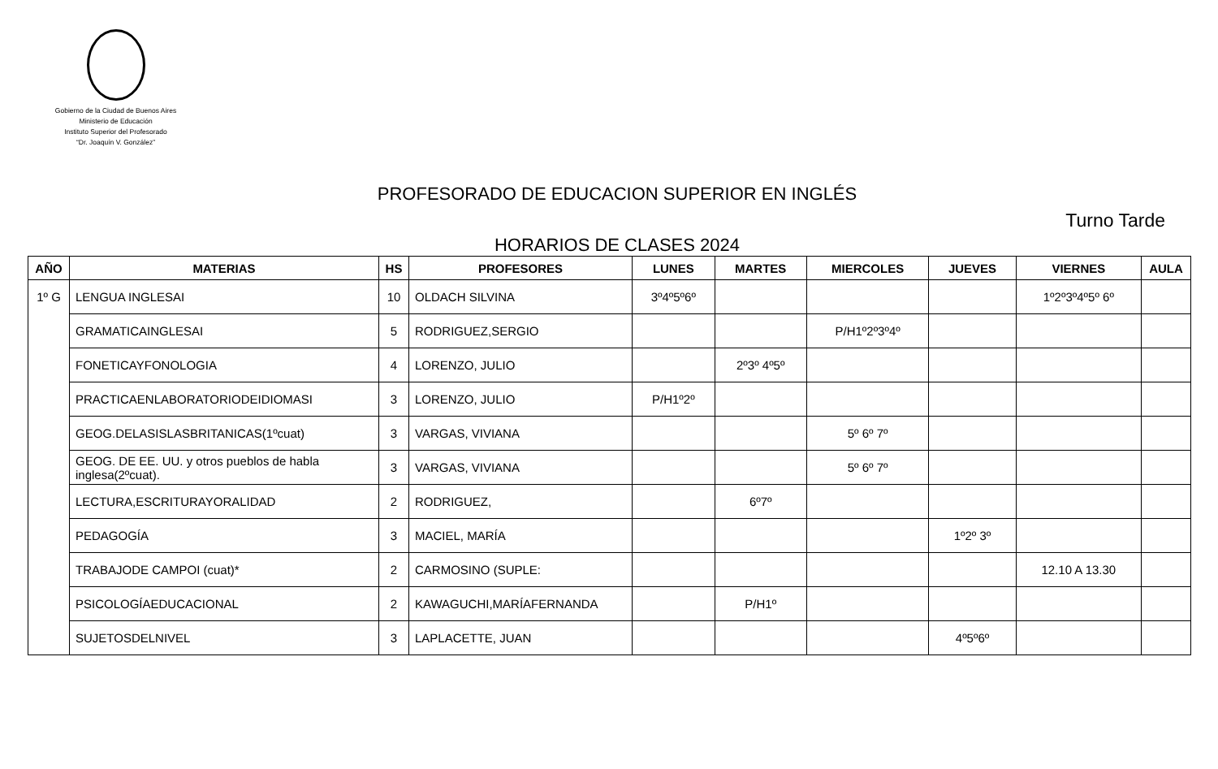Gobierno de la Ciudad de Buenos Aires
Ministerio de Educación
Instituto Superior del Profesorado
“Dr. Joaquín V. González”
PROFESORADO DE EDUCACION SUPERIOR EN INGLÉS
Turno Tarde
HORARIOS DE CLASES 2024
| AÑO | MATERIAS | HS | PROFESORES | LUNES | MARTES | MIERCOLES | JUEVES | VIERNES | AULA |
| --- | --- | --- | --- | --- | --- | --- | --- | --- | --- |
| 1º G | LENGUA INGLESAI | 10 | OLDACH SILVINA | 3º4º5º6º | | | | 1º2º3º4º5º 6º | |
| | GRAMATICAINGLESAI | 5 | RODRIGUEZ,SERGIO | | | P/H1º2º3º4º | | | |
| | FONETICAYFONOLOGIA | 4 | LORENZO, JULIO | | 2º3º 4º5º | | | | |
| | PRACTICAENLABORATORIODEIDIOMASI | 3 | LORENZO, JULIO | P/H1º2º | | | | | |
| | GEOG.DELASISLASBRITANICAS(1ºcuat) | 3 | VARGAS, VIVIANA | | | 5º 6º 7º | | | |
| | GEOG. DE EE. UU. y otros pueblos de habla inglesa(2ºcuat). | 3 | VARGAS, VIVIANA | | | 5º 6º 7º | | | |
| | LECTURA,ESCRITURAYORALIDAD | 2 | RODRIGUEZ, | | 6º7º | | | | |
| | PEDAGOGÍA | 3 | MACIEL, MARÍA | | | | 1º2º 3º | | |
| | TRABAJODE CAMPOI (cuat)* | 2 | CARMOSINO (SUPLE: | | | | | 12.10 A 13.30 | |
| | PSICOLOGÍAEDUCACIONAL | 2 | KAWAGUCHI,MARÍAFERNANDA | | P/H1º | | | | |
| | SUJETOSDELNIVEL | 3 | LAPLACETTE, JUAN | | | | 4º5º6º | | |